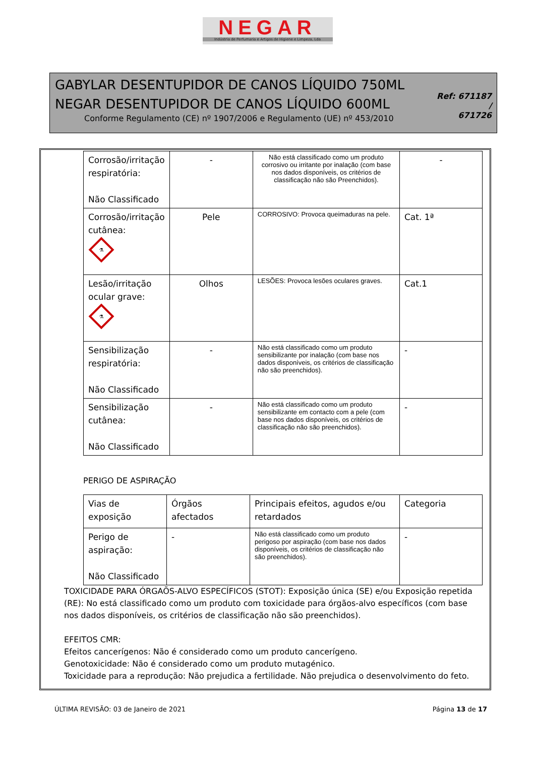NEGAR
Indústria de Perfumaria e Artigos de Higiene e Limpeza, Lda
GABYLAR DESENTUPIDOR DE CANOS LÍQUIDO 750ML
NEGAR DESENTUPIDOR DE CANOS LÍQUIDO 600ML
Conforme Regulamento (CE) nº 1907/2006 e Regulamento (UE) nº 453/2010
Ref: 671187 /
671726
| Corrosão/irritação respiratória: Não Classificado | - | Não está classificado como um produto corrosivo ou irritante por inalação (com base nos dados disponíveis, os critérios de classificação não são Preenchidos). | - |
| Corrosão/irritação cutânea: ⚗ | Pele | CORROSIVO: Provoca queimaduras na pele. | Cat. 1ª |
| Lesão/irritação ocular grave: ⚗ | Olhos | LESÕES: Provoca lesões oculares graves. | Cat.1 |
| Sensibilização respiratória: Não Classificado | - | Não está classificado como um produto sensibilizante por inalação (com base nos dados disponíveis, os critérios de classificação não são preenchidos). | - |
| Sensibilização cutânea: Não Classificado | - | Não está classificado como um produto sensibilizante em contacto com a pele (com base nos dados disponíveis, os critérios de classificação não são preenchidos). | - |
PERIGO DE ASPIRAÇÃO
| Vias de exposição | Órgãos afectados | Principais efeitos, agudos e/ou retardados | Categoria |
| Perigo de aspiração: Não Classificado | - | Não está classificado como um produto perigoso por aspiração (com base nos dados disponíveis, os critérios de classificação não são preenchidos). | - |
TOXICIDADE PARA ÓRGAÕS-ALVO ESPECÍFICOS (STOT): Exposição única (SE) e/ou Exposição repetida (RE): No está classificado como um produto com toxicidade para órgãos-alvo específicos (com base nos dados disponíveis, os critérios de classificação não são preenchidos).
EFEITOS CMR:
Efeitos cancerígenos: Não é considerado como um produto cancerígeno.
Genotoxicidade: Não é considerado como um produto mutagénico.
Toxicidade para a reprodução: Não prejudica a fertilidade. Não prejudica o desenvolvimento do feto.
ÚLTIMA REVISÃO: 03 de Janeiro de 2021 Página 13 de 17